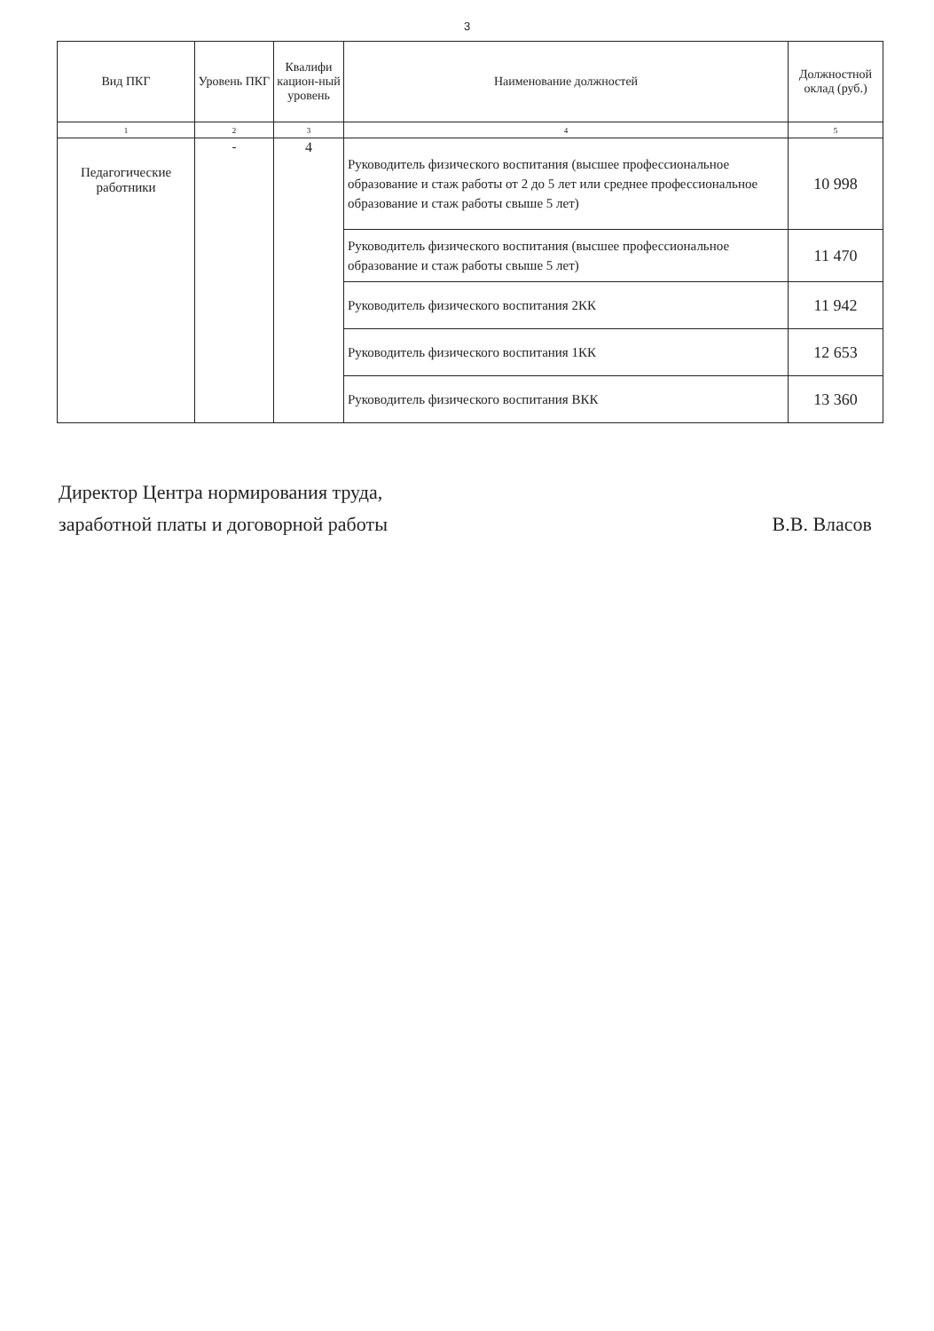3
| Вид ПКГ | Уровень ПКГ | Квалифи кацион-ный уровень | Наименование должностей | Должностной оклад (руб.) |
| --- | --- | --- | --- | --- |
| 1 | 2 | 3 | 4 | 5 |
| Педагогические работники | - | 4 | Руководитель физического воспитания (высшее профессиональное образование и стаж работы от 2 до 5 лет или среднее профессиональное образование и стаж работы свыше 5 лет) | 10 998 |
| | | | Руководитель физического воспитания (высшее профессиональное образование и стаж работы свыше 5 лет) | 11 470 |
| | | | Руководитель физического воспитания 2КК | 11 942 |
| | | | Руководитель физического воспитания 1КК | 12 653 |
| | | | Руководитель физического воспитания ВКК | 13 360 |
Директор Центра нормирования труда,
заработной платы и договорной работы
В.В. Власов